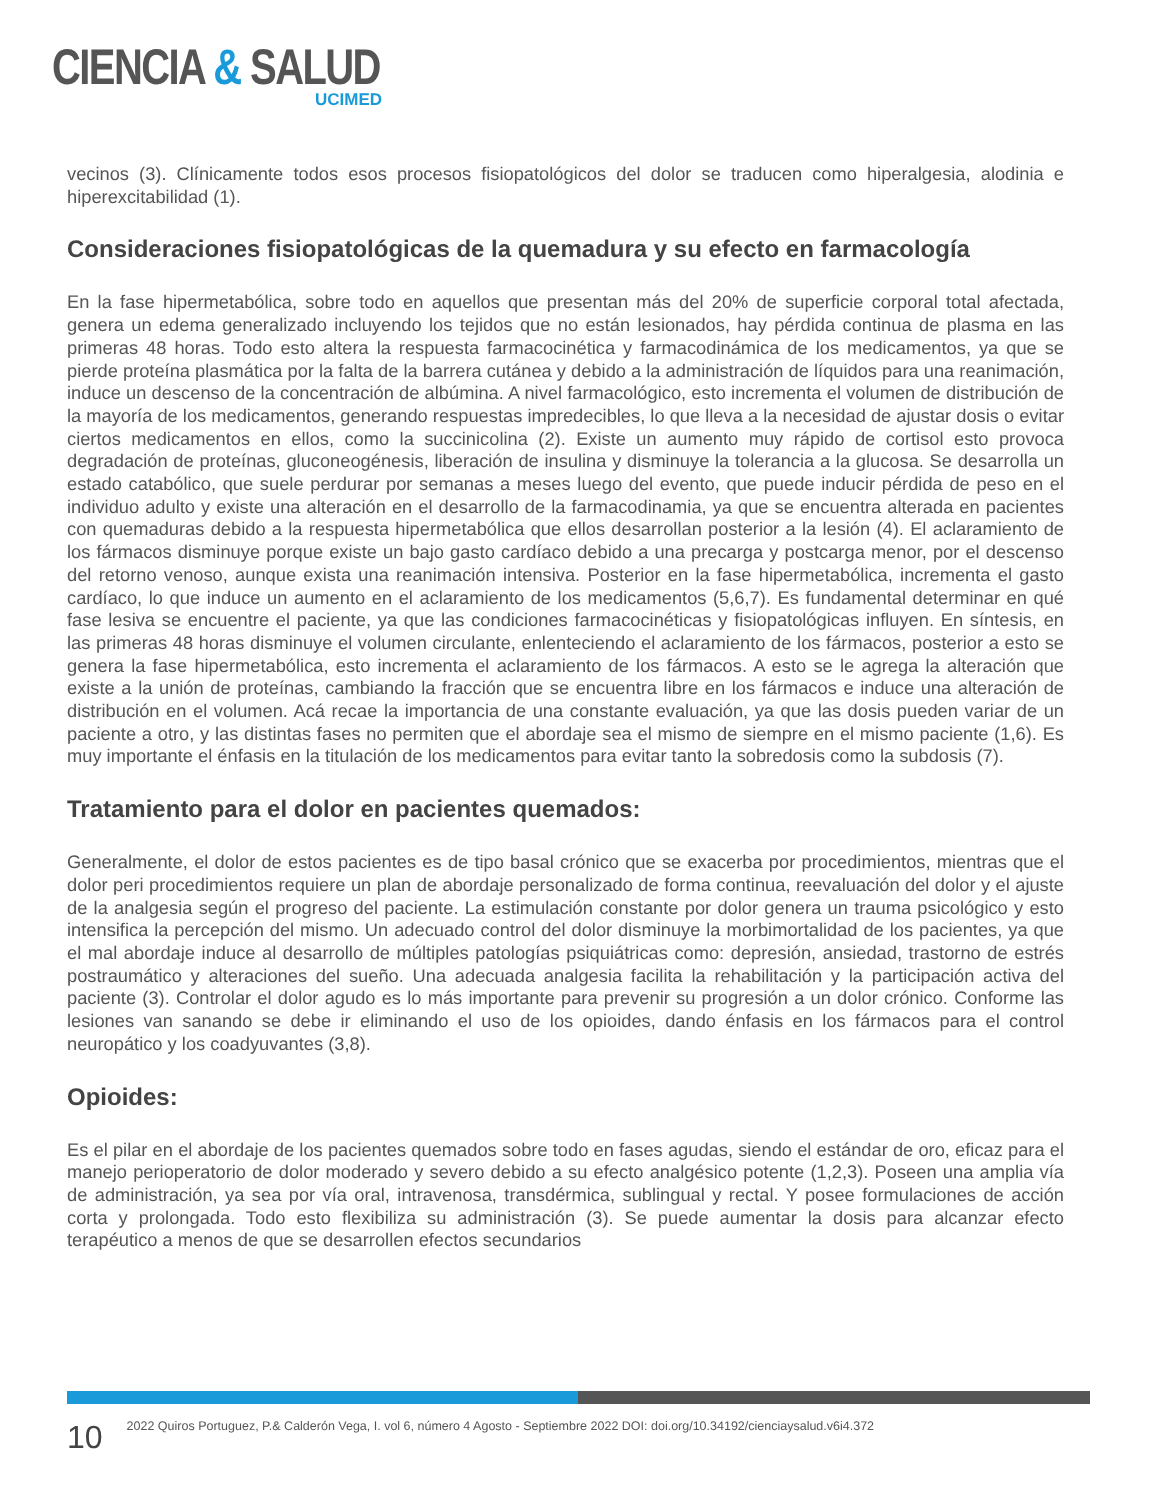CIENCIA & SALUD
UCIMED
vecinos (3). Clínicamente todos esos procesos fisiopatológicos del dolor se traducen como hiperalgesia, alodinia e hiperexcitabilidad (1).
Consideraciones fisiopatológicas de la quemadura y su efecto en farmacología
En la fase hipermetabólica, sobre todo en aquellos que presentan más del 20% de superficie corporal total afectada, genera un edema generalizado incluyendo los tejidos que no están lesionados, hay pérdida continua de plasma en las primeras 48 horas. Todo esto altera la respuesta farmacocinética y farmacodinámica de los medicamentos, ya que se pierde proteína plasmática por la falta de la barrera cutánea y debido a la administración de líquidos para una reanimación, induce un descenso de la concentración de albúmina. A nivel farmacológico, esto incrementa el volumen de distribución de la mayoría de los medicamentos, generando respuestas impredecibles, lo que lleva a la necesidad de ajustar dosis o evitar ciertos medicamentos en ellos, como la succinicolina (2). Existe un aumento muy rápido de cortisol esto provoca degradación de proteínas, gluconeogénesis, liberación de insulina y disminuye la tolerancia a la glucosa. Se desarrolla un estado catabólico, que suele perdurar por semanas a meses luego del evento, que puede inducir pérdida de peso en el individuo adulto y existe una alteración en el desarrollo de la farmacodinamia, ya que se encuentra alterada en pacientes con quemaduras debido a la respuesta hipermetabólica que ellos desarrollan posterior a la lesión (4). El aclaramiento de los fármacos disminuye porque existe un bajo gasto cardíaco debido a una precarga y postcarga menor, por el descenso del retorno venoso, aunque exista una reanimación intensiva. Posterior en la fase hipermetabólica, incrementa el gasto cardíaco, lo que induce un aumento en el aclaramiento de los medicamentos (5,6,7). Es fundamental determinar en qué fase lesiva se encuentre el paciente, ya que las condiciones farmacocinéticas y fisiopatológicas influyen. En síntesis, en las primeras 48 horas disminuye el volumen circulante, enlenteciendo el aclaramiento de los fármacos, posterior a esto se genera la fase hipermetabólica, esto incrementa el aclaramiento de los fármacos. A esto se le agrega la alteración que existe a la unión de proteínas, cambiando la fracción que se encuentra libre en los fármacos e induce una alteración de distribución en el volumen. Acá recae la importancia de una constante evaluación, ya que las dosis pueden variar de un paciente a otro, y las distintas fases no permiten que el abordaje sea el mismo de siempre en el mismo paciente (1,6). Es muy importante el énfasis en la titulación de los medicamentos para evitar tanto la sobredosis como la subdosis (7).
Tratamiento para el dolor en pacientes quemados:
Generalmente, el dolor de estos pacientes es de tipo basal crónico que se exacerba por procedimientos, mientras que el dolor peri procedimientos requiere un plan de abordaje personalizado de forma continua, reevaluación del dolor y el ajuste de la analgesia según el progreso del paciente. La estimulación constante por dolor genera un trauma psicológico y esto intensifica la percepción del mismo. Un adecuado control del dolor disminuye la morbimortalidad de los pacientes, ya que el mal abordaje induce al desarrollo de múltiples patologías psiquiátricas como: depresión, ansiedad, trastorno de estrés postraumático y alteraciones del sueño. Una adecuada analgesia facilita la rehabilitación y la participación activa del paciente (3). Controlar el dolor agudo es lo más importante para prevenir su progresión a un dolor crónico. Conforme las lesiones van sanando se debe ir eliminando el uso de los opioides, dando énfasis en los fármacos para el control neuropático y los coadyuvantes (3,8).
Opioides:
Es el pilar en el abordaje de los pacientes quemados sobre todo en fases agudas, siendo el estándar de oro, eficaz para el manejo perioperatorio de dolor moderado y severo debido a su efecto analgésico potente (1,2,3). Poseen una amplia vía de administración, ya sea por vía oral, intravenosa, transdérmica, sublingual y rectal. Y posee formulaciones de acción corta y prolongada. Todo esto flexibiliza su administración (3). Se puede aumentar la dosis para alcanzar efecto terapéutico a menos de que se desarrollen efectos secundarios
10
2022 Quiros Portuguez, P.& Calderón Vega, I. vol 6, número 4 Agosto - Septiembre 2022 DOI: doi.org/10.34192/cienciaysalud.v6i4.372